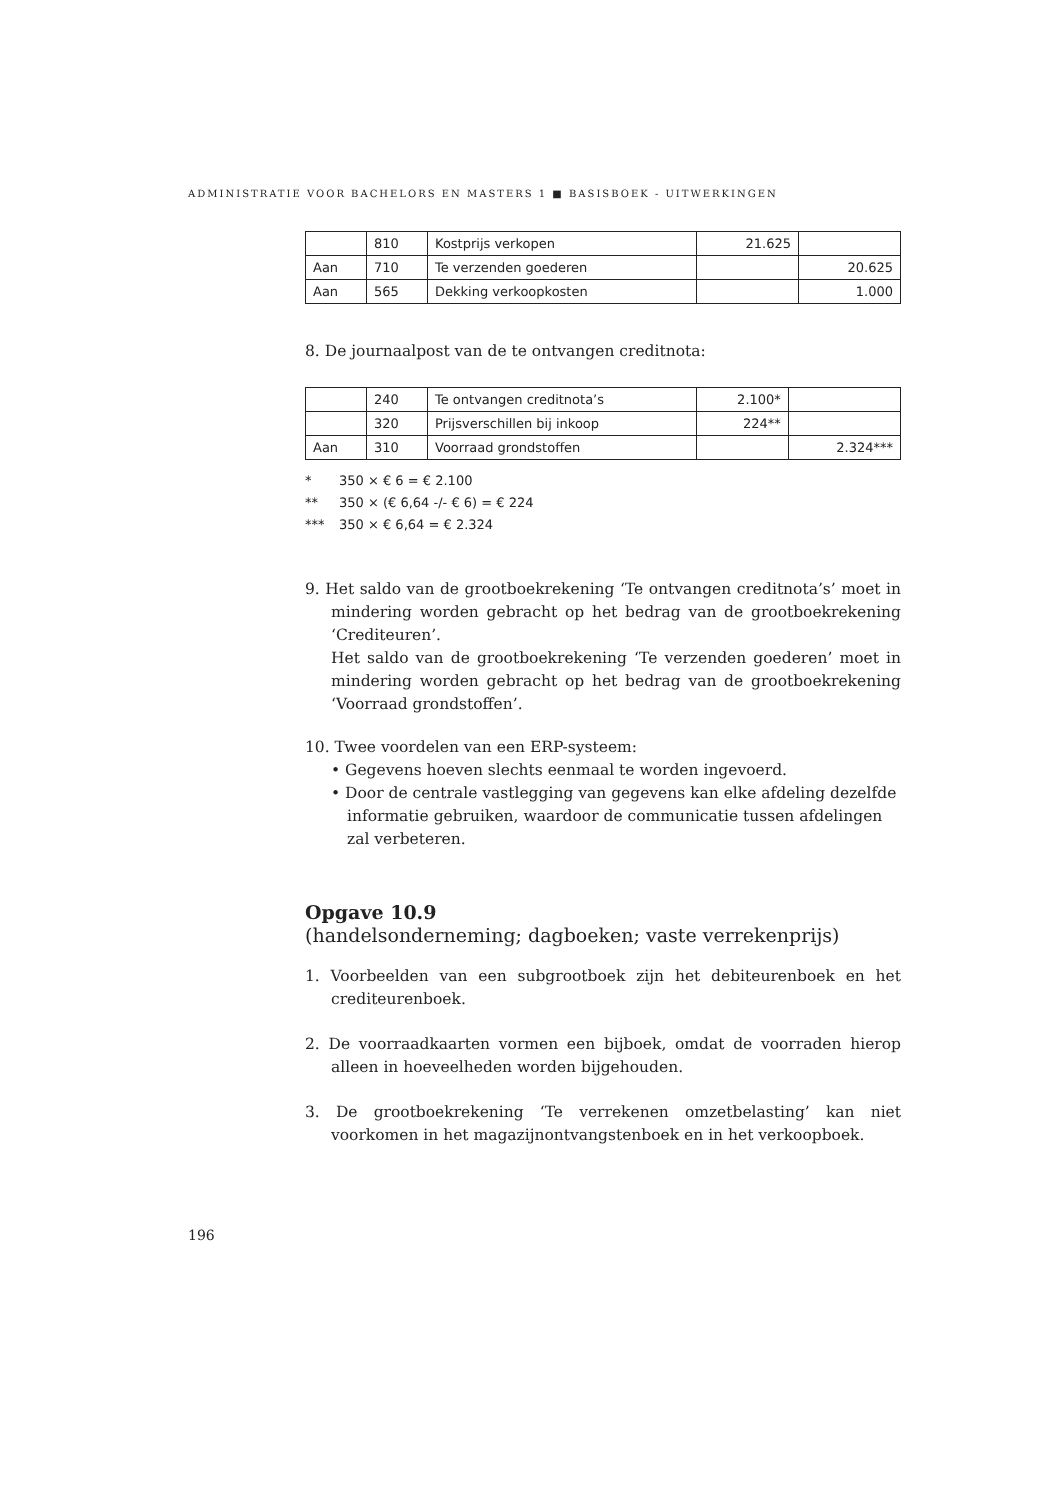ADMINISTRATIE VOOR BACHELORS EN MASTERS 1 ■ BASISBOEK - UITWERKINGEN
| | 810 | Kostprijs verkopen | 21.625 | |
| Aan | 710 | Te verzenden goederen | | 20.625 |
| Aan | 565 | Dekking verkoopkosten | | 1.000 |
8. De journaalpost van de te ontvangen creditnota:
| | 240 | Te ontvangen creditnota’s | 2.100* | |
| | 320 | Prijsverschillen bij inkoop | 224** | |
| Aan | 310 | Voorraad grondstoffen | | 2.324*** |
* 350 × € 6 = € 2.100
** 350 × (€ 6,64 -/- € 6) = € 224
*** 350 × € 6,64 = € 2.324
9. Het saldo van de grootboekrekening ‘Te ontvangen creditnota’s’ moet in mindering worden gebracht op het bedrag van de grootboekrekening ‘Crediteuren’.
Het saldo van de grootboekrekening ‘Te verzenden goederen’ moet in mindering worden gebracht op het bedrag van de grootboekrekening ‘Voorraad grondstoffen’.
10. Twee voordelen van een ERP-systeem:
• Gegevens hoeven slechts eenmaal te worden ingevoerd.
• Door de centrale vastlegging van gegevens kan elke afdeling dezelfde informatie gebruiken, waardoor de communicatie tussen afdelingen zal verbeteren.
Opgave 10.9
(handelsonderneming; dagboeken; vaste verrekenprijs)
1. Voorbeelden van een subgrootboek zijn het debiteurenboek en het crediteurenboek.
2. De voorraadkaarten vormen een bijboek, omdat de voorraden hierop alleen in hoeveelheden worden bijgehouden.
3. De grootboekrekening ‘Te verrekenen omzetbelasting’ kan niet voorkomen in het magazijnontvangstenboek en in het verkoopboek.
196